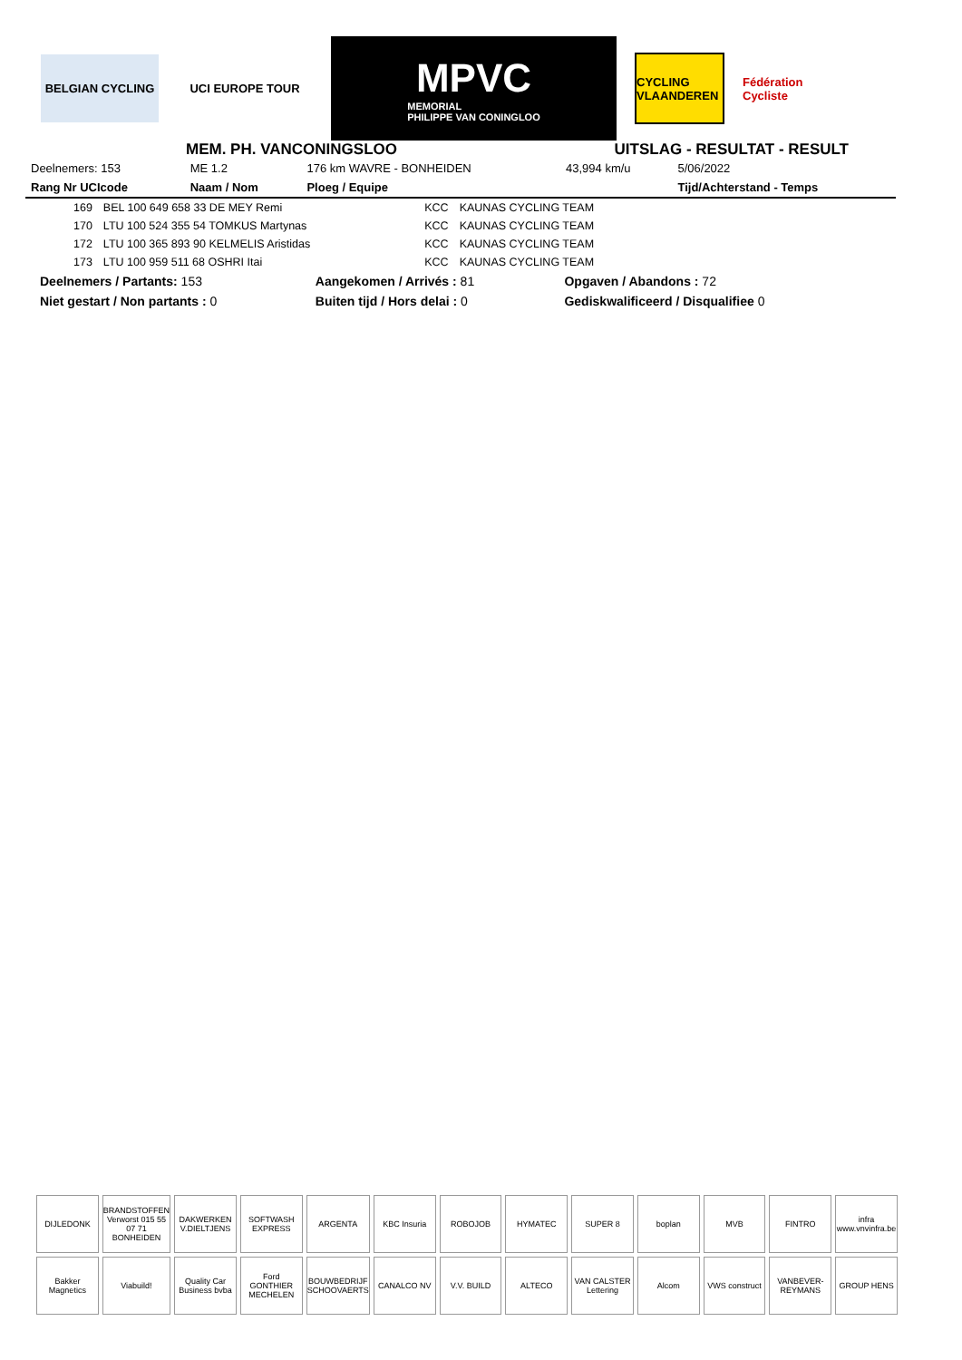BELGIAN CYCLING UCI EUROPE TOUR
MPVC
MEMORIAL
PHILIPPE VAN CONINGLOO
CYCLING VLAANDEREN
Fédération Cycliste
MEM. PH. VANCONINGSLOO UITSLAG - RESULTAT - RESULT
| Deelnemers: 153 | ME 1.2 | 176 km WAVRE - BONHEIDEN | 43,994 km/u | 5/06/2022 |
| Rang Nr UCIcode | Naam / Nom | Ploeg / Equipe | | Tijd/Achterstand - Temps |
| 169 | BEL 100 649 658 33 DE MEY Remi | KCC | KAUNAS CYCLING TEAM |
| 170 | LTU 100 524 355 54 TOMKUS Martynas | KCC | KAUNAS CYCLING TEAM |
| 172 | LTU 100 365 893 90 KELMELIS Aristidas | KCC | KAUNAS CYCLING TEAM |
| 173 | LTU 100 959 511 68 OSHRI Itai | KCC | KAUNAS CYCLING TEAM |
| Deelnemers / Partants: 153 | Aangekomen / Arrivés : 81 | Opgaven / Abandons : 72 |
| Niet gestart / Non partants : 0 | Buiten tijd / Hors delai : 0 | Gediskwalificeerd / Disqualifiee 0 |
DIJLEDONK
BRANDSTOFFEN Verworst 015 55 07 71 BONHEIDEN
DAKWERKEN V.DIELTJENS
SOFTWASH EXPRESS
ARGENTA
KBC Insuria
ROBOJOB
HYMATEC
SUPER 8
boplan
MVB
FINTRO
infra www.vnvinfra.be
Bakker Magnetics
Viabuild!
Quality Car Business bvba
Ford GONTHIER MECHELEN
BOUWBEDRIJF SCHOOVAERTS
CANALCO NV
V.V. BUILD
ALTECO
VAN CALSTER Lettering
Alcom
VWS construct
VANBEVER-REYMANS
GROUP HENS